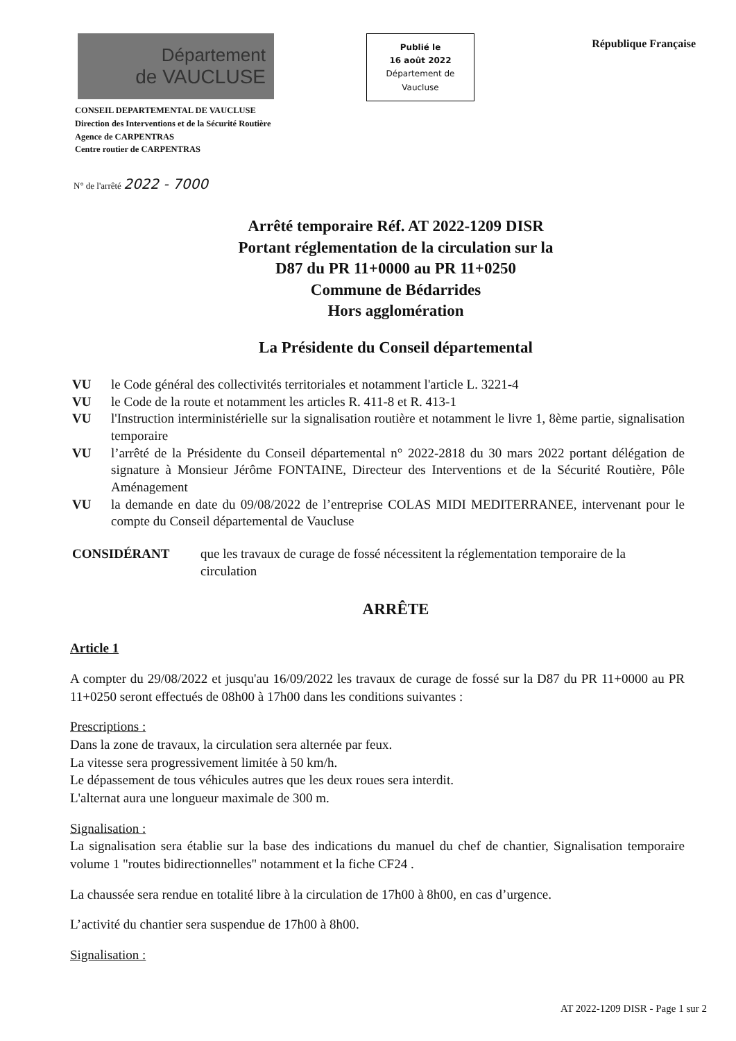Département
de VAUCLUSE
Publié le
16 août 2022
Département de
Vaucluse
République Française
CONSEIL DEPARTEMENTAL DE VAUCLUSE
Direction des Interventions et de la Sécurité Routière
Agence de CARPENTRAS
Centre routier de CARPENTRAS
N° de l'arrêté 2022 - 7000
Arrêté temporaire Réf. AT 2022-1209 DISR
Portant réglementation de la circulation sur la
D87 du PR 11+0000 au PR 11+0250
Commune de Bédarrides
Hors agglomération
La Présidente du Conseil départemental
VU le Code général des collectivités territoriales et notamment l'article L. 3221-4
VU le Code de la route et notamment les articles R. 411-8 et R. 413-1
VU l'Instruction interministérielle sur la signalisation routière et notamment le livre 1, 8ème partie, signalisation temporaire
VU l’arrêté de la Présidente du Conseil départemental n° 2022-2818 du 30 mars 2022 portant délégation de signature à Monsieur Jérôme FONTAINE, Directeur des Interventions et de la Sécurité Routière, Pôle Aménagement
VU la demande en date du 09/08/2022 de l’entreprise COLAS MIDI MEDITERRANEE, intervenant pour le compte du Conseil départemental de Vaucluse
CONSIDÉRANT que les travaux de curage de fossé nécessitent la réglementation temporaire de la circulation
ARRÊTE
Article 1
A compter du 29/08/2022 et jusqu'au 16/09/2022 les travaux de curage de fossé sur la D87 du PR 11+0000 au PR 11+0250 seront effectués de 08h00 à 17h00 dans les conditions suivantes :
Prescriptions :
Dans la zone de travaux, la circulation sera alternée par feux.
La vitesse sera progressivement limitée à 50 km/h.
Le dépassement de tous véhicules autres que les deux roues sera interdit.
L'alternat aura une longueur maximale de 300 m.
Signalisation :
La signalisation sera établie sur la base des indications du manuel du chef de chantier, Signalisation temporaire volume 1 "routes bidirectionnelles" notamment et la fiche CF24 .
La chaussée sera rendue en totalité libre à la circulation de 17h00 à 8h00, en cas d’urgence.
L’activité du chantier sera suspendue de 17h00 à 8h00.
Signalisation :
AT 2022-1209 DISR - Page 1 sur 2